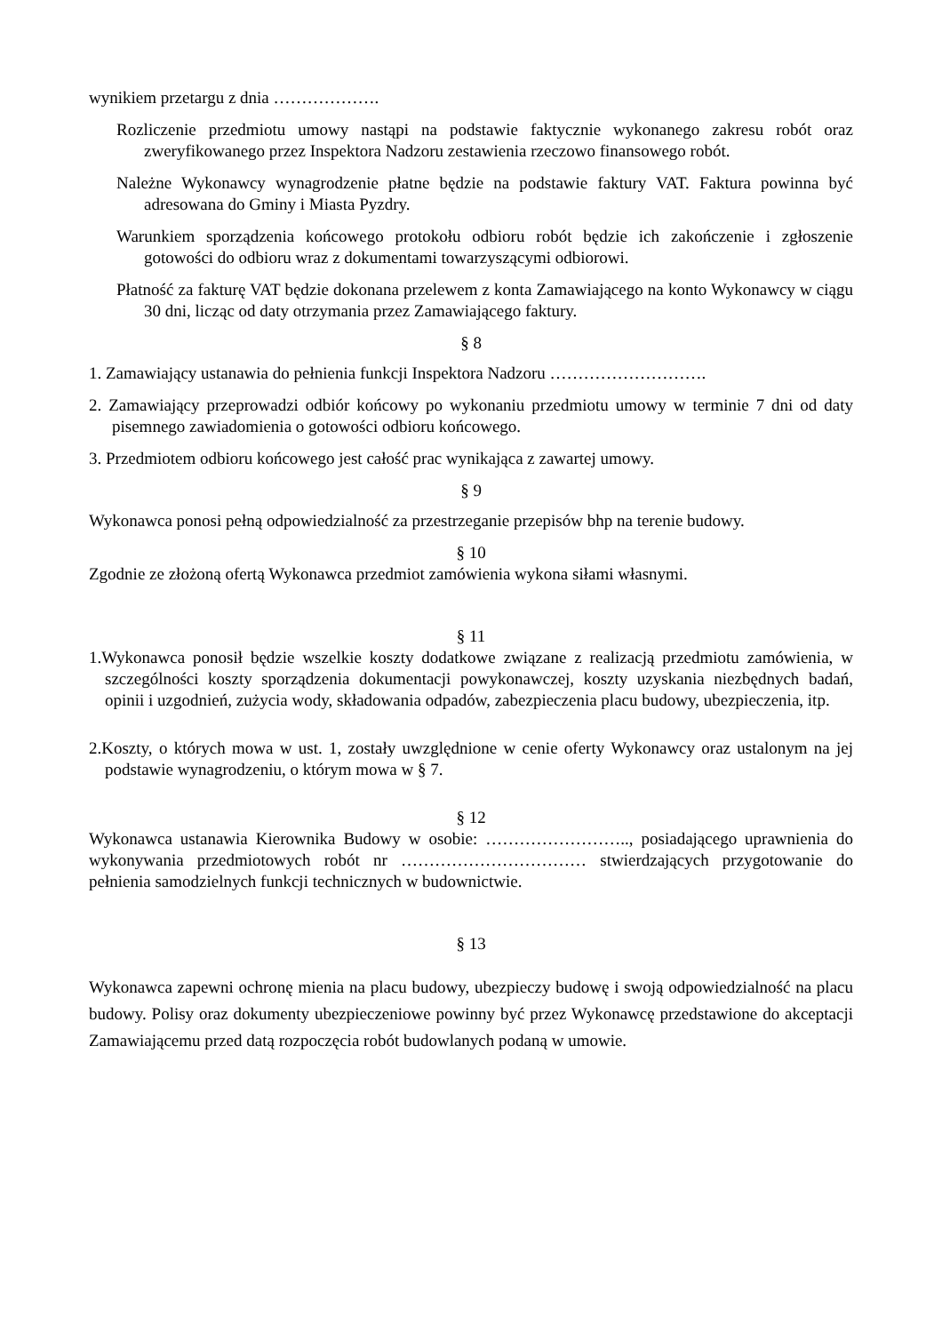wynikiem przetargu z dnia ……………….
Rozliczenie przedmiotu umowy nastąpi na podstawie faktycznie wykonanego zakresu robót oraz zweryfikowanego przez Inspektora Nadzoru zestawienia rzeczowo finansowego robót.
Należne Wykonawcy wynagrodzenie płatne będzie na podstawie faktury VAT. Faktura powinna być adresowana do Gminy i Miasta Pyzdry.
Warunkiem sporządzenia końcowego protokołu odbioru robót będzie ich zakończenie i zgłoszenie gotowości do odbioru wraz z dokumentami towarzyszącymi odbiorowi.
Płatność za fakturę VAT będzie dokonana przelewem z konta Zamawiającego na konto Wykonawcy w ciągu 30 dni, licząc od daty otrzymania przez Zamawiającego faktury.
§ 8
1. Zamawiający ustanawia do pełnienia funkcji Inspektora Nadzoru ……………………….
2. Zamawiający przeprowadzi odbiór końcowy po wykonaniu przedmiotu umowy w terminie 7 dni od daty pisemnego zawiadomienia o gotowości odbioru końcowego.
3. Przedmiotem odbioru końcowego jest całość prac wynikająca z zawartej umowy.
§ 9
Wykonawca ponosi pełną odpowiedzialność za przestrzeganie przepisów bhp na terenie budowy.
§ 10
Zgodnie ze złożoną ofertą Wykonawca przedmiot zamówienia wykona siłami własnymi.
§ 11
1.Wykonawca ponosił będzie wszelkie koszty dodatkowe związane z realizacją przedmiotu zamówienia, w szczególności koszty sporządzenia dokumentacji powykonawczej, koszty uzyskania niezbędnych badań, opinii i uzgodnień, zużycia wody, składowania odpadów, zabezpieczenia placu budowy, ubezpieczenia, itp.
2.Koszty, o których mowa w ust. 1, zostały uwzględnione w cenie oferty Wykonawcy oraz ustalonym na jej podstawie wynagrodzeniu, o którym mowa w § 7.
§ 12
Wykonawca ustanawia Kierownika Budowy w osobie: …………………….., posiadającego uprawnienia do wykonywania przedmiotowych robót nr …………………………… stwierdzających przygotowanie do pełnienia samodzielnych funkcji technicznych w budownictwie.
§ 13
Wykonawca zapewni ochronę mienia na placu budowy, ubezpieczy budowę i swoją odpowiedzialność na placu budowy. Polisy oraz dokumenty ubezpieczeniowe powinny być przez Wykonawcę przedstawione do akceptacji Zamawiającemu przed datą rozpoczęcia robót budowlanych podaną w umowie.